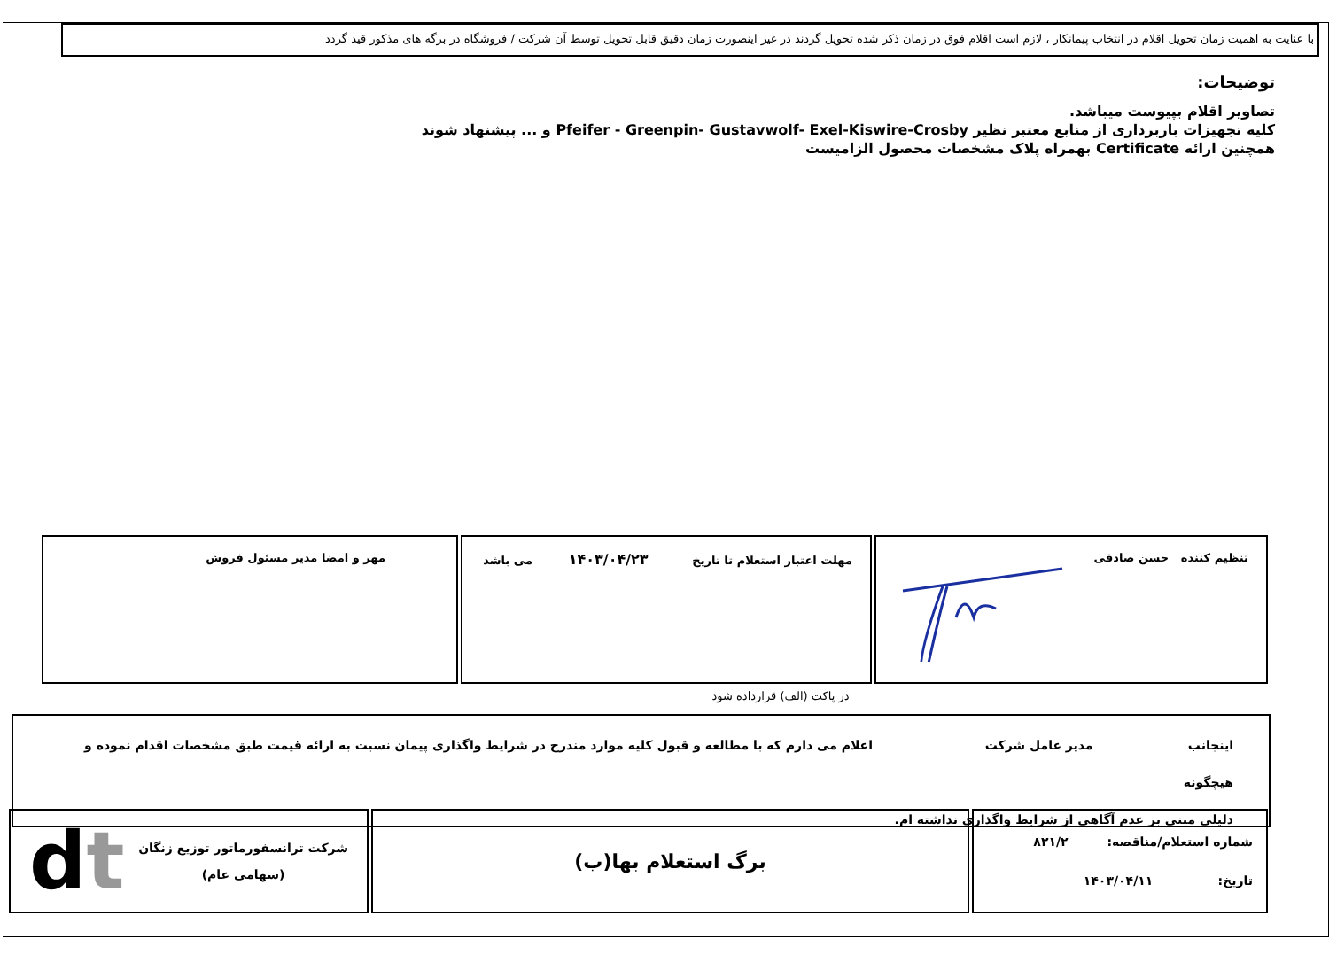با عنایت به اهمیت زمان تحویل اقلام در انتخاب پیمانکار ، لازم است اقلام فوق در زمان ذکر شده تحویل گردند در غیر اینصورت زمان دقیق قابل تحویل توسط آن شرکت / فروشگاه در برگه های مذکور قید گردد
توضیحات:
تصاویر اقلام بپیوست میباشد.
کلیه تجهیزات باربرداری از منابع معتبر نظیر Pfeifer - Greenpin- Gustavwolf- Exel-Kiswire-Crosby و ... پیشنهاد شوند
همچنین ارائه Certificate بهمراه پلاک مشخصات محصول الزامیست
| تنظیم کننده حسن صادقی | مهلت اعتبار استعلام تا تاریخ ۱۴۰۳/۰۴/۲۳ می باشد | مهر و امضا مدیر مسئول فروش |
در پاکت (الف) قرارداده شود
اینجانب مدیر عامل شرکت اعلام می دارم که با مطالعه و قبول کلیه موارد مندرج در شرایط واگذاری پیمان نسبت به ارائه قیمت طبق مشخصات اقدام نموده و هیچگونه
دلیلی مبنی بر عدم آگاهی از شرایط واگذاری نداشته ام.
| شماره استعلام/مناقصه: ۸۲۱/۲ تاریخ: ۱۴۰۳/۰۴/۱۱ | برگ استعلام بها(ب) | شرکت ترانسفورماتور توزیع زنگان (سهامی عام) d t |